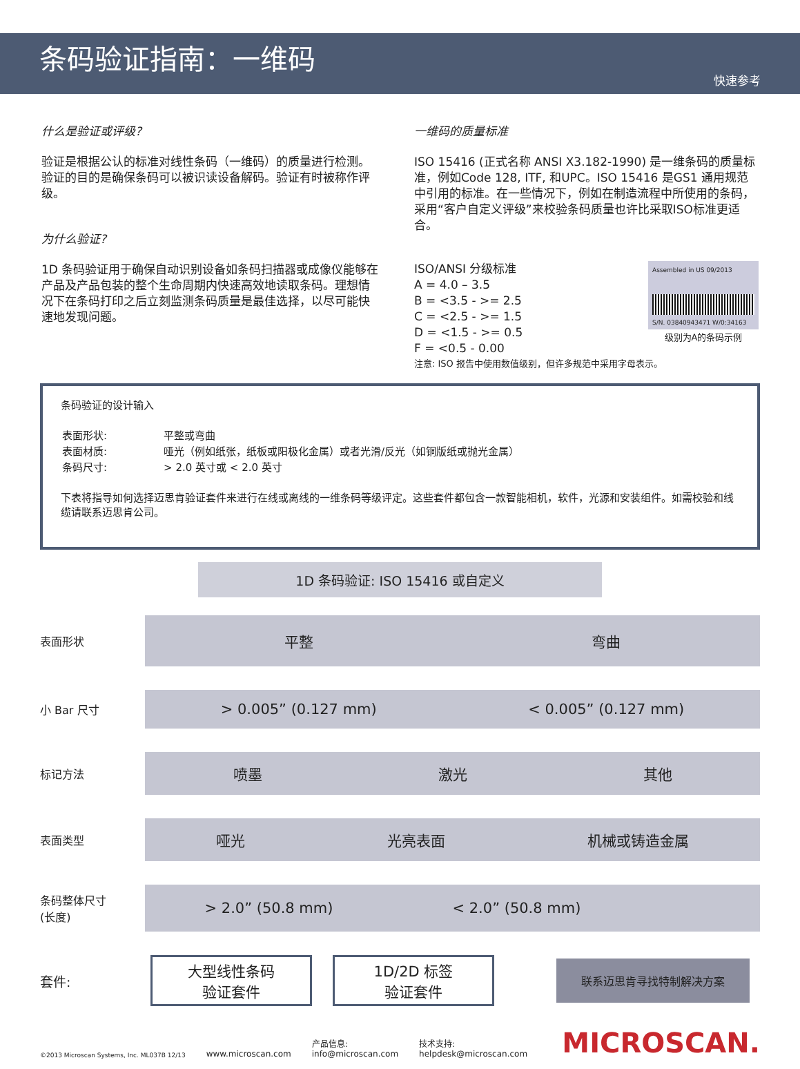条码验证指南：一维码
快速参考
什么是验证或评级?
验证是根据公认的标准对线性条码（一维码）的质量进行检测。验证的目的是确保条码可以被识读设备解码。验证有时被称作评级。
为什么验证?
1D 条码验证用于确保自动识别设备如条码扫描器或成像仪能够在产品及产品包装的整个生命周期内快速高效地读取条码。理想情况下在条码打印之后立刻监测条码质量是最佳选择，以尽可能快速地发现问题。
一维码的质量标准
ISO 15416 (正式名称 ANSI X3.182-1990) 是一维条码的质量标准，例如Code 128, ITF, 和UPC。ISO 15416 是GS1 通用规范中引用的标准。在一些情况下，例如在制造流程中所使用的条码，采用“客户自定义评级”来校验条码质量也许比采取ISO标准更适合。
ISO/ANSI 分级标准
A = 4.0 – 3.5
B = <3.5 - >= 2.5
C = <2.5 - >= 1.5
D = <1.5 - >= 0.5
F = <0.5 - 0.00
Assembled in US 09/2013
S/N. 03840943471 W/0:34163
级别为A的条码示例
注意: ISO 报告中使用数值级别，但许多规范中采用字母表示。
条码验证的设计输入
| 表面形状: | 平整或弯曲 |
| 表面材质: | 哑光（例如纸张，纸板或阳极化金属）或者光滑/反光（如铜版纸或抛光金属） |
| 条码尺寸: | > 2.0 英寸或 < 2.0 英寸 |
下表将指导如何选择迈思肯验证套件来进行在线或离线的一维条码等级评定。这些套件都包含一款智能相机，软件，光源和安装组件。如需校验和线缆请联系迈思肯公司。
1D 条码验证: ISO 15416 或自定义
表面形状
平整 弯曲
小 Bar 尺寸
> 0.005” (0.127 mm) < 0.005” (0.127 mm)
标记方法
喷墨 激光 其他
表面类型
哑光 光亮表面 机械或铸造金属
条码整体尺寸
(长度)
> 2.0” (50.8 mm) < 2.0” (50.8 mm)
套件:
大型线性条码
验证套件
1D/2D 标签
验证套件
联系迈思肯寻找特制解决方案
©2013 Microscan Systems, Inc. ML037B 12/13 www.microscan.com 产品信息:
info@microscan.com 技术支持:
helpdesk@microscan.com MICROSCAN.